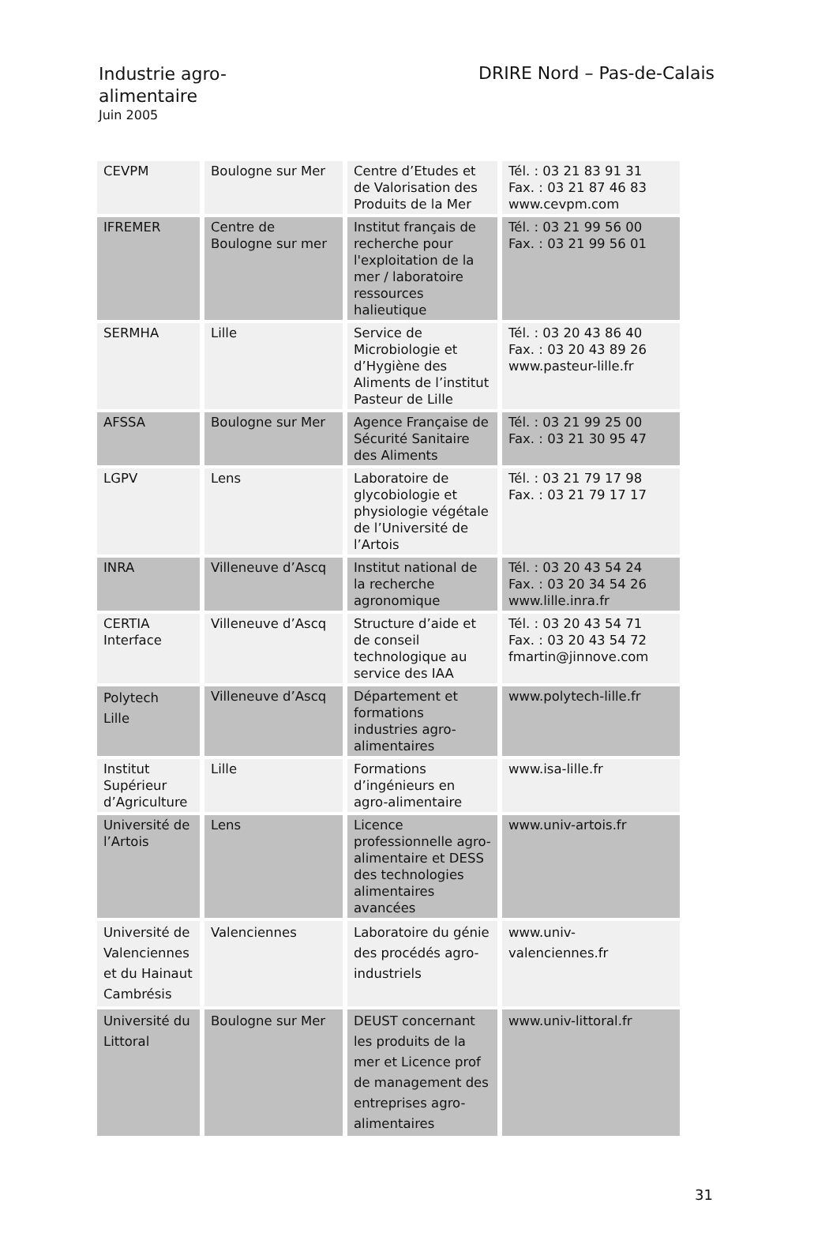Industrie agro-alimentaire
Juin 2005
DRIRE Nord – Pas-de-Calais
| CEVPM | Boulogne sur Mer | Centre d’Etudes et de Valorisation des Produits de la Mer | Tél. : 03 21 83 91 31 Fax. : 03 21 87 46 83 www.cevpm.com |
| IFREMER | Centre de Boulogne sur mer | Institut français de recherche pour l'exploitation de la mer / laboratoire ressources halieutique | Tél. : 03 21 99 56 00 Fax. : 03 21 99 56 01 |
| SERMHA | Lille | Service de Microbiologie et d’Hygiène des Aliments de l’institut Pasteur de Lille | Tél. : 03 20 43 86 40 Fax. : 03 20 43 89 26 www.pasteur-lille.fr |
| AFSSA | Boulogne sur Mer | Agence Française de Sécurité Sanitaire des Aliments | Tél. : 03 21 99 25 00 Fax. : 03 21 30 95 47 |
| LGPV | Lens | Laboratoire de glycobiologie et physiologie végétale de l’Université de l’Artois | Tél. : 03 21 79 17 98 Fax. : 03 21 79 17 17 |
| INRA | Villeneuve d’Ascq | Institut national de la recherche agronomique | Tél. : 03 20 43 54 24 Fax. : 03 20 34 54 26 www.lille.inra.fr |
| CERTIA Interface | Villeneuve d’Ascq | Structure d’aide et de conseil technologique au service des IAA | Tél. : 03 20 43 54 71 Fax. : 03 20 43 54 72 fmartin@jinnove.com |
| Polytech Lille | Villeneuve d’Ascq | Département et formations industries agro-alimentaires | www.polytech-lille.fr |
| Institut Supérieur d’Agriculture | Lille | Formations d’ingénieurs en agro-alimentaire | www.isa-lille.fr |
| Université de l’Artois | Lens | Licence professionnelle agro-alimentaire et DESS des technologies alimentaires avancées | www.univ-artois.fr |
| Université de Valenciennes et du Hainaut Cambrésis | Valenciennes | Laboratoire du génie des procédés agro-industriels | www.univ-valenciennes.fr |
| Université du Littoral | Boulogne sur Mer | DEUST concernant les produits de la mer et Licence prof de management des entreprises agro-alimentaires | www.univ-littoral.fr |
31